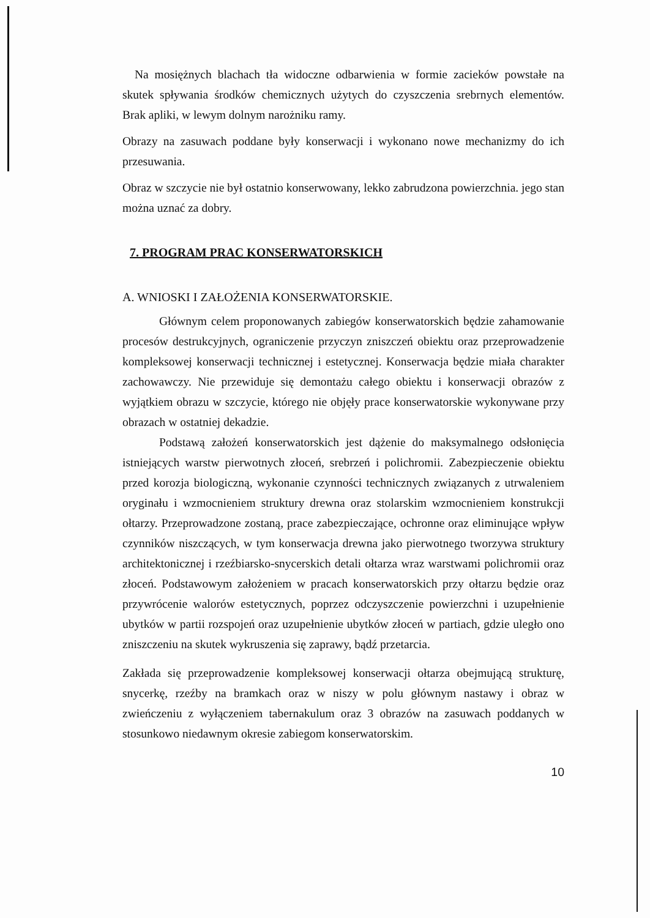Na mosiężnych blachach tła widoczne odbarwienia w formie zacieków powstałe na skutek spływania środków chemicznych użytych do czyszczenia srebrnych elementów. Brak apliki, w lewym dolnym narożniku ramy.
Obrazy na zasuwach poddane były konserwacji i wykonano nowe mechanizmy do ich przesuwania.
Obraz w szczycie nie był ostatnio konserwowany, lekko zabrudzona powierzchnia. jego stan można uznać za dobry.
7. PROGRAM PRAC KONSERWATORSKICH
A. WNIOSKI I ZAŁOŻENIA KONSERWATORSKIE.
Głównym celem proponowanych zabiegów konserwatorskich będzie zahamowanie procesów destrukcyjnych, ograniczenie przyczyn zniszczeń obiektu oraz przeprowadzenie kompleksowej konserwacji technicznej i estetycznej. Konserwacja będzie miała charakter zachowawczy. Nie przewiduje się demontażu całego obiektu i konserwacji obrazów z wyjątkiem obrazu w szczycie, którego nie objęły prace konserwatorskie wykonywane przy obrazach w ostatniej dekadzie.
Podstawą założeń konserwatorskich jest dążenie do maksymalnego odsłonięcia istniejących warstw pierwotnych złoceń, srebrzeń i polichromii. Zabezpieczenie obiektu przed korozja biologiczną, wykonanie czynności technicznych związanych z utrwaleniem oryginału i wzmocnieniem struktury drewna oraz stolarskim wzmocnieniem konstrukcji ołtarzy. Przeprowadzone zostaną, prace zabezpieczające, ochronne oraz eliminujące wpływ czynników niszczących, w tym konserwacja drewna jako pierwotnego tworzywa struktury architektonicznej i rzeźbiarsko-snycerskich detali ołtarza wraz warstwami polichromii oraz złoceń. Podstawowym założeniem w pracach konserwatorskich przy ołtarzu będzie oraz przywrócenie walorów estetycznych, poprzez odczyszczenie powierzchni i uzupełnienie ubytków w partii rozspojeń oraz uzupełnienie ubytków złoceń w partiach, gdzie uległo ono zniszczeniu na skutek wykruszenia się zaprawy, bądź przetarcia.
Zakłada się przeprowadzenie kompleksowej konserwacji ołtarza obejmującą strukturę, snycerkę, rzeźby na bramkach oraz w niszy w polu głównym nastawy i obraz w zwieńczeniu z wyłączeniem tabernakulum oraz 3 obrazów na zasuwach poddanych w stosunkowo niedawnym okresie zabiegom konserwatorskim.
10